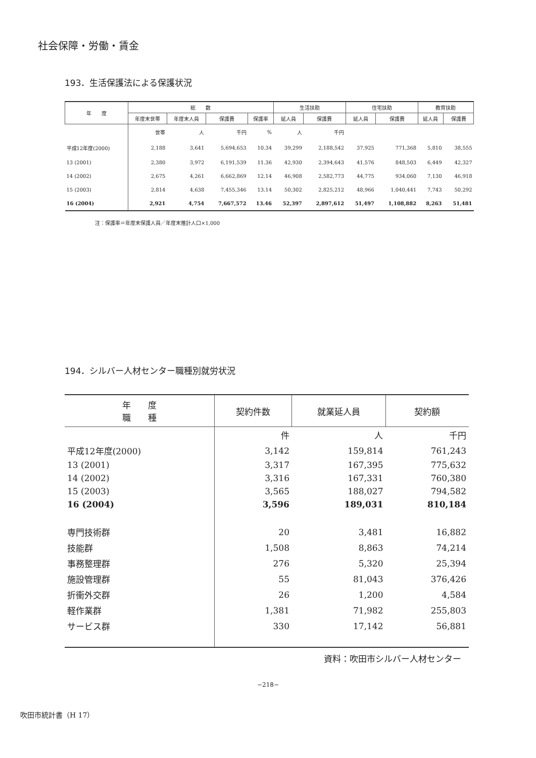社会保障・労働・賃金
193．生活保護法による保護状況
| 年 度 | 総 数 | | | | 生活扶助 | | 住宅扶助 | | 教育扶助 | |
| --- | --- | --- | --- | --- | --- | --- | --- | --- | --- | --- |
| | 年度末世帯 | 年度末人員 | 保護費 | 保護率 | 延人員 | 保護費 | 延人員 | 保護費 | 延人員 | 保護費 |
| | 世帯 | 人 | 千円 | % | 人 | 千円 | | | | |
| 平成12年度(2000) | 2,188 | 3,641 | 5,694,653 | 10.34 | 39,299 | 2,188,542 | 37,925 | 771,368 | 5,810 | 38,555 |
| 13 (2001) | 2,380 | 3,972 | 6,191,539 | 11.36 | 42,930 | 2,394,643 | 41,576 | 848,503 | 6,449 | 42,327 |
| 14 (2002) | 2,675 | 4,261 | 6,662,869 | 12.14 | 46,908 | 2,582,773 | 44,775 | 934,060 | 7,130 | 46,918 |
| 15 (2003) | 2,814 | 4,638 | 7,455,346 | 13.14 | 50,302 | 2,825,212 | 48,966 | 1,040,441 | 7,743 | 50,292 |
| 16 (2004) | 2,921 | 4,754 | 7,667,572 | 13.46 | 52,397 | 2,897,612 | 51,497 | 1,108,882 | 8,263 | 51,481 |
注：保護率＝年度末保護人員／年度末推計人口×1,000
194．シルバー人材センター職種別就労状況
| 年 度 職 種 | 契約件数 | 就業延人員 | 契約額 |
| --- | --- | --- | --- |
| | 件 | 人 | 千円 |
| 平成12年度(2000) | 3,142 | 159,814 | 761,243 |
| 13 (2001) | 3,317 | 167,395 | 775,632 |
| 14 (2002) | 3,316 | 167,331 | 760,380 |
| 15 (2003) | 3,565 | 188,027 | 794,582 |
| 16 (2004) | 3,596 | 189,031 | 810,184 |
| 専門技術群 | 20 | 3,481 | 16,882 |
| 技能群 | 1,508 | 8,863 | 74,214 |
| 事務整理群 | 276 | 5,320 | 25,394 |
| 施設管理群 | 55 | 81,043 | 376,426 |
| 折衝外交群 | 26 | 1,200 | 4,584 |
| 軽作業群 | 1,381 | 71,982 | 255,803 |
| サービス群 | 330 | 17,142 | 56,881 |
資料：吹田市シルバー人材センター
−218−
吹田市統計書（H 17）